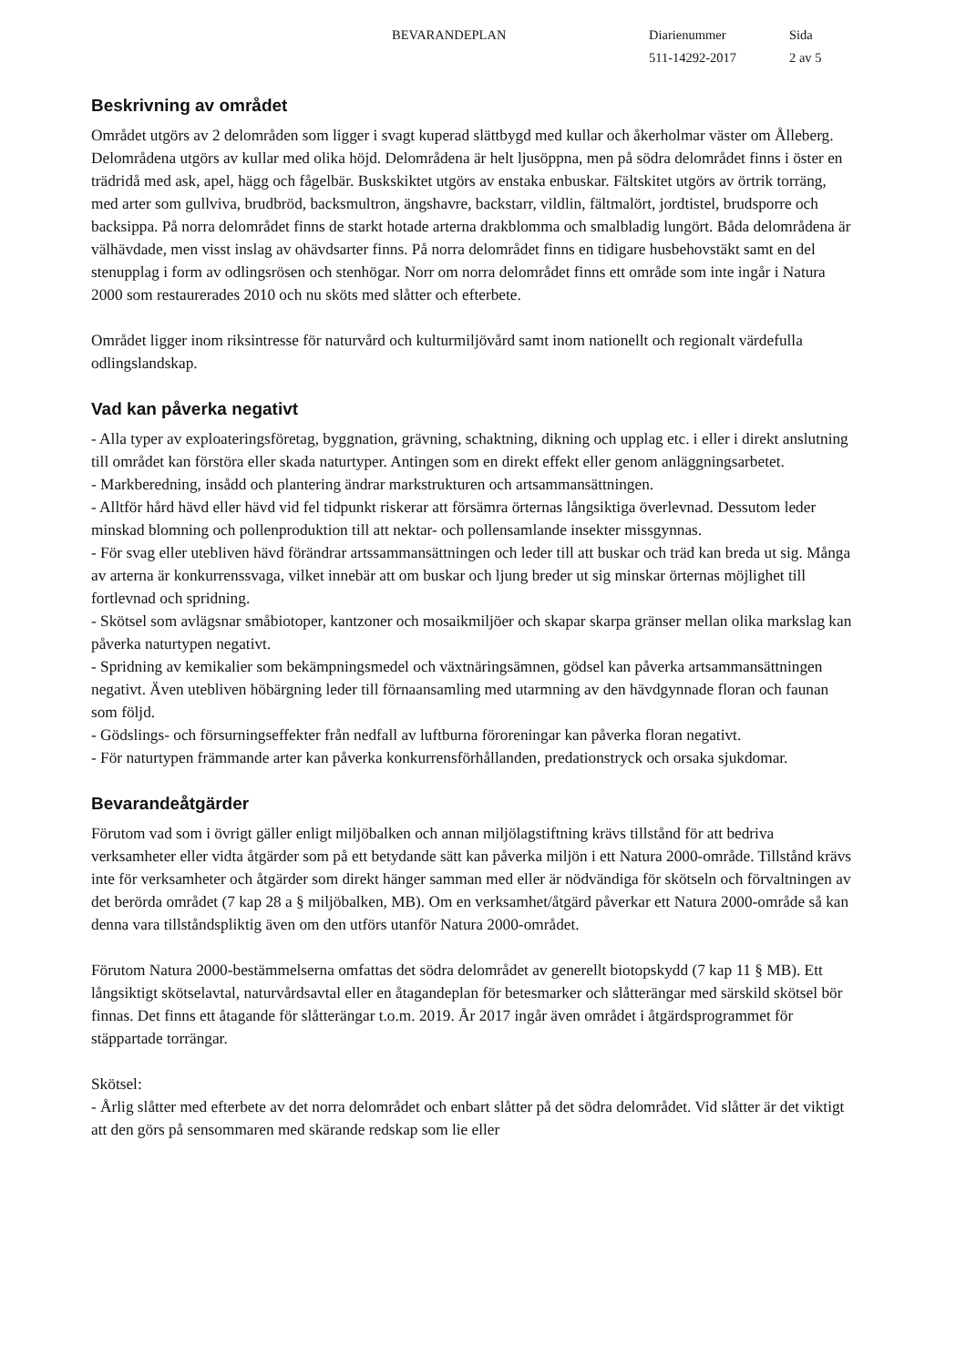BEVARANDEPLAN Diarienummer Sida
511-14292-2017 2 av 5
Beskrivning av området
Området utgörs av 2 delområden som ligger i svagt kuperad slättbygd med kullar och åkerholmar väster om Ålleberg. Delområdena utgörs av kullar med olika höjd. Delområdena är helt ljusöppna, men på södra delområdet finns i öster en trädridå med ask, apel, hägg och fågelbär. Buskskiktet utgörs av enstaka enbuskar. Fältskitet utgörs av örtrik torräng, med arter som gullviva, brudbröd, backsmultron, ängshavre, backstarr, vildlin, fältmalört, jordtistel, brudsporre och backsippa. På norra delområdet finns de starkt hotade arterna drakblomma och smalbladig lungört. Båda delområdena är välhävdade, men visst inslag av ohävdsarter finns. På norra delområdet finns en tidigare husbehovstäkt samt en del stenupplag i form av odlingsrösen och stenhögar. Norr om norra delområdet finns ett område som inte ingår i Natura 2000 som restaurerades 2010 och nu sköts med slåtter och efterbete.
Området ligger inom riksintresse för naturvård och kulturmiljövård samt inom nationellt och regionalt värdefulla odlingslandskap.
Vad kan påverka negativt
- Alla typer av exploateringsföretag, byggnation, grävning, schaktning, dikning och upplag etc. i eller i direkt anslutning till området kan förstöra eller skada naturtyper. Antingen som en direkt effekt eller genom anläggningsarbetet.
- Markberedning, insådd och plantering ändrar markstrukturen och artsammansättningen.
- Alltför hård hävd eller hävd vid fel tidpunkt riskerar att försämra örternas långsiktiga överlevnad. Dessutom leder minskad blomning och pollenproduktion till att nektar- och pollensamlande insekter missgynnas.
- För svag eller utebliven hävd förändrar artssammansättningen och leder till att buskar och träd kan breda ut sig. Många av arterna är konkurrenssvaga, vilket innebär att om buskar och ljung breder ut sig minskar örternas möjlighet till fortlevnad och spridning.
- Skötsel som avlägsnar småbiotoper, kantzoner och mosaikmiljöer och skapar skarpa gränser mellan olika markslag kan påverka naturtypen negativt.
- Spridning av kemikalier som bekämpningsmedel och växtnäringsämnen, gödsel kan påverka artsammansättningen negativt. Även utebliven höbärgning leder till förnaansamling med utarmning av den hävdgynnade floran och faunan som följd.
- Gödslings- och försurningseffekter från nedfall av luftburna föroreningar kan påverka floran negativt.
- För naturtypen främmande arter kan påverka konkurrensförhållanden, predationstryck och orsaka sjukdomar.
Bevarandeåtgärder
Förutom vad som i övrigt gäller enligt miljöbalken och annan miljölagstiftning krävs tillstånd för att bedriva verksamheter eller vidta åtgärder som på ett betydande sätt kan påverka miljön i ett Natura 2000-område. Tillstånd krävs inte för verksamheter och åtgärder som direkt hänger samman med eller är nödvändiga för skötseln och förvaltningen av det berörda området (7 kap 28 a § miljöbalken, MB). Om en verksamhet/åtgärd påverkar ett Natura 2000-område så kan denna vara tillståndspliktig även om den utförs utanför Natura 2000-området.
Förutom Natura 2000-bestämmelserna omfattas det södra delområdet av generellt biotopskydd (7 kap 11 § MB). Ett långsiktigt skötselavtal, naturvårdsavtal eller en åtagandeplan för betesmarker och slåtterängar med särskild skötsel bör finnas. Det finns ett åtagande för slåtterängar t.o.m. 2019. År 2017 ingår även området i åtgärdsprogrammet för stäppartade torrängar.
Skötsel:
- Årlig slåtter med efterbete av det norra delområdet och enbart slåtter på det södra delområdet. Vid slåtter är det viktigt att den görs på sensommaren med skärande redskap som lie eller